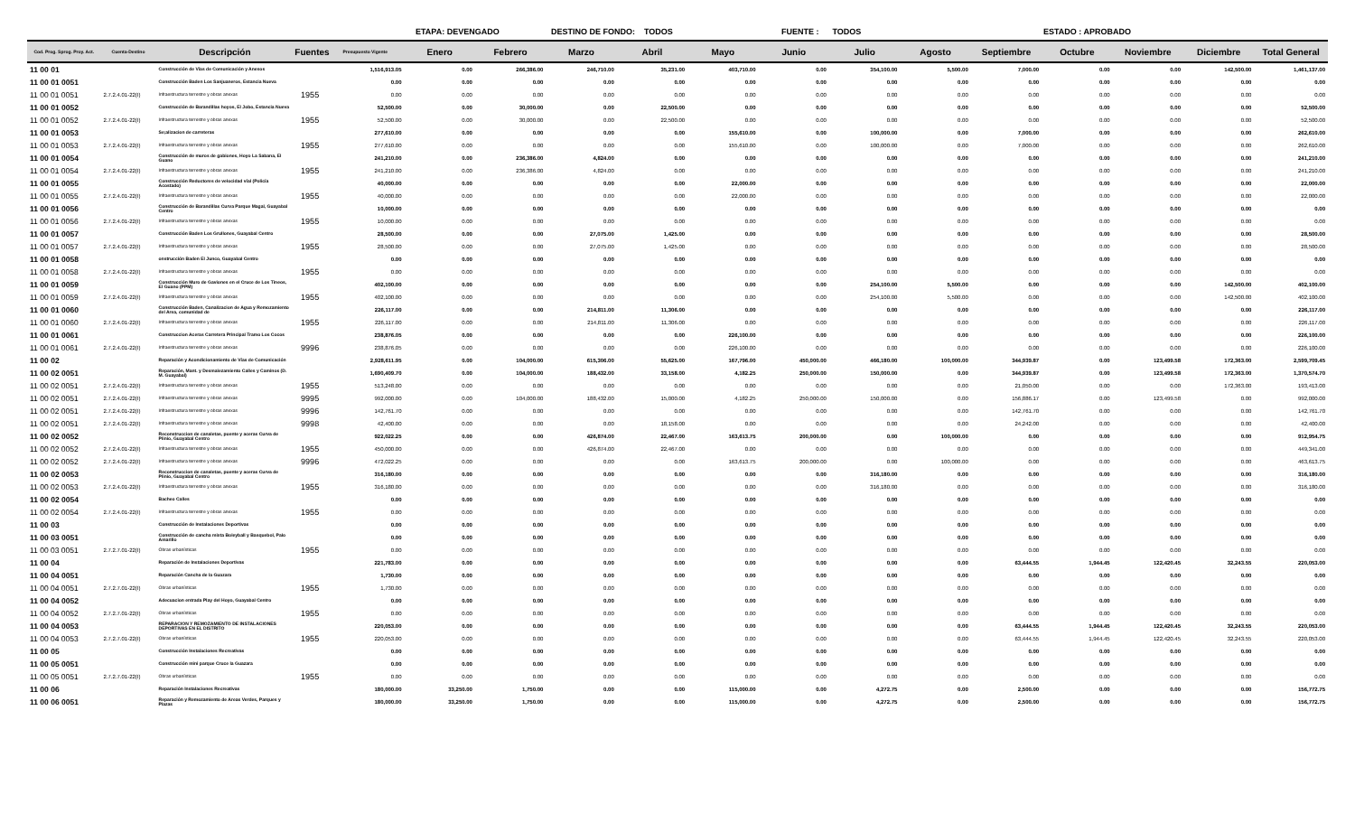ETAPA: DEVENGADO DESTINO DE FONDO: TODOS FUENTE : TODOS ESTADO : APROBADO
| Cod. Prog. Sprog. Proy. Act. | Cuenta-Destino | Descripción | Fuentes | Presupuesto Vigente | Enero | Febrero | Marzo | Abril | Mayo | Junio | Julio | Agosto | Septiembre | Octubre | Noviembre | Diciembre | Total General |
| --- | --- | --- | --- | --- | --- | --- | --- | --- | --- | --- | --- | --- | --- | --- | --- | --- | --- |
| 11 00 01 | | Construcción de Vías de Comunicación y Anexos | | 1,516,913.05 | 0.00 | 266,386.00 | 246,710.00 | 35,231.00 | 403,710.00 | 0.00 | 354,100.00 | 5,500.00 | 7,000.00 | 0.00 | 0.00 | 142,500.00 | 1,461,137.00 |
| 11 00 01 0051 | | Construcción Baden Los Sanjuaneros, Estancia Nueva | | 0.00 | 0.00 | 0.00 | 0.00 | 0.00 | 0.00 | 0.00 | 0.00 | 0.00 | 0.00 | 0.00 | 0.00 | 0.00 | 0.00 |
| 11 00 01 0051 | 2.7.2.4.01-22(I) | Infraestructura terrestre y obras anexas | 1955 | 0.00 | 0.00 | 0.00 | 0.00 | 0.00 | 0.00 | 0.00 | 0.00 | 0.00 | 0.00 | 0.00 | 0.00 | 0.00 | 0.00 |
| 11 00 01 0052 | | Construcción de Barandillas hoyos, El Jobo, Estancia Nueva | | 52,500.00 | 0.00 | 30,000.00 | 0.00 | 22,500.00 | 0.00 | 0.00 | 0.00 | 0.00 | 0.00 | 0.00 | 0.00 | 0.00 | 52,500.00 |
| 11 00 01 0052 | 2.7.2.4.01-22(I) | Infraestructura terrestre y obras anexas | 1955 | 52,500.00 | 0.00 | 30,000.00 | 0.00 | 22,500.00 | 0.00 | 0.00 | 0.00 | 0.00 | 0.00 | 0.00 | 0.00 | 0.00 | 52,500.00 |
| 11 00 01 0053 | | Se;alizacion de carreteras | | 277,610.00 | 0.00 | 0.00 | 0.00 | 0.00 | 155,610.00 | 0.00 | 100,000.00 | 0.00 | 7,000.00 | 0.00 | 0.00 | 0.00 | 262,610.00 |
| 11 00 01 0053 | 2.7.2.4.01-22(I) | Infraestructura terrestre y obras anexas | 1955 | 277,610.00 | 0.00 | 0.00 | 0.00 | 0.00 | 155,610.00 | 0.00 | 100,000.00 | 0.00 | 7,000.00 | 0.00 | 0.00 | 0.00 | 262,610.00 |
| 11 00 01 0054 | | Construcción de muros de gabiones, Hoyo La Sabana, El Guano | | 241,210.00 | 0.00 | 236,386.00 | 4,824.00 | 0.00 | 0.00 | 0.00 | 0.00 | 0.00 | 0.00 | 0.00 | 0.00 | 0.00 | 241,210.00 |
| 11 00 01 0054 | 2.7.2.4.01-22(I) | Infraestructura terrestre y obras anexas | 1955 | 241,210.00 | 0.00 | 236,386.00 | 4,824.00 | 0.00 | 0.00 | 0.00 | 0.00 | 0.00 | 0.00 | 0.00 | 0.00 | 0.00 | 241,210.00 |
| 11 00 01 0055 | | Construcción Reductores de velocidad víal (Policía Acostado) | | 40,000.00 | 0.00 | 0.00 | 0.00 | 0.00 | 22,000.00 | 0.00 | 0.00 | 0.00 | 0.00 | 0.00 | 0.00 | 0.00 | 22,000.00 |
| 11 00 01 0055 | 2.7.2.4.01-22(I) | Infraestructura terrestre y obras anexas | 1955 | 40,000.00 | 0.00 | 0.00 | 0.00 | 0.00 | 22,000.00 | 0.00 | 0.00 | 0.00 | 0.00 | 0.00 | 0.00 | 0.00 | 22,000.00 |
| 11 00 01 0056 | | Construcción de Barandillas Curva Parque Magal, Guayabal Centro | | 10,000.00 | 0.00 | 0.00 | 0.00 | 0.00 | 0.00 | 0.00 | 0.00 | 0.00 | 0.00 | 0.00 | 0.00 | 0.00 | 0.00 |
| 11 00 01 0056 | 2.7.2.4.01-22(I) | Infraestructura terrestre y obras anexas | 1955 | 10,000.00 | 0.00 | 0.00 | 0.00 | 0.00 | 0.00 | 0.00 | 0.00 | 0.00 | 0.00 | 0.00 | 0.00 | 0.00 | 0.00 |
| 11 00 01 0057 | | Construcción Baden Los Grullones, Guayabal Centro | | 28,500.00 | 0.00 | 0.00 | 27,075.00 | 1,425.00 | 0.00 | 0.00 | 0.00 | 0.00 | 0.00 | 0.00 | 0.00 | 0.00 | 28,500.00 |
| 11 00 01 0057 | 2.7.2.4.01-22(I) | Infraestructura terrestre y obras anexas | 1955 | 28,500.00 | 0.00 | 0.00 | 27,075.00 | 1,425.00 | 0.00 | 0.00 | 0.00 | 0.00 | 0.00 | 0.00 | 0.00 | 0.00 | 28,500.00 |
| 11 00 01 0058 | | onstrucción Baden El Junco, Guayabal Centro | | 0.00 | 0.00 | 0.00 | 0.00 | 0.00 | 0.00 | 0.00 | 0.00 | 0.00 | 0.00 | 0.00 | 0.00 | 0.00 | 0.00 |
| 11 00 01 0058 | 2.7.2.4.01-22(I) | Infraestructura terrestre y obras anexas | 1955 | 0.00 | 0.00 | 0.00 | 0.00 | 0.00 | 0.00 | 0.00 | 0.00 | 0.00 | 0.00 | 0.00 | 0.00 | 0.00 | 0.00 |
| 11 00 01 0059 | | Construcción Muro de Gaviones en el Cruce de Los Tineos, El Guano (PPM) | | 402,100.00 | 0.00 | 0.00 | 0.00 | 0.00 | 0.00 | 0.00 | 254,100.00 | 5,500.00 | 0.00 | 0.00 | 0.00 | 142,500.00 | 402,100.00 |
| 11 00 01 0059 | 2.7.2.4.01-22(I) | Infraestructura terrestre y obras anexas | 1955 | 402,100.00 | 0.00 | 0.00 | 0.00 | 0.00 | 0.00 | 0.00 | 254,100.00 | 5,500.00 | 0.00 | 0.00 | 0.00 | 142,500.00 | 402,100.00 |
| 11 00 01 0060 | | Construcción Baden, Canalizacion de Agua y Remozamiento del Area, comunidad de | | 226,117.00 | 0.00 | 0.00 | 214,811.00 | 11,306.00 | 0.00 | 0.00 | 0.00 | 0.00 | 0.00 | 0.00 | 0.00 | 0.00 | 226,117.00 |
| 11 00 01 0060 | 2.7.2.4.01-22(I) | Infraestructura terrestre y obras anexas | 1955 | 226,117.00 | 0.00 | 0.00 | 214,811.00 | 11,306.00 | 0.00 | 0.00 | 0.00 | 0.00 | 0.00 | 0.00 | 0.00 | 0.00 | 226,117.00 |
| 11 00 01 0061 | | Construccion Aceras Carretera Principal Tramo Los Cocos | | 238,876.05 | 0.00 | 0.00 | 0.00 | 0.00 | 226,100.00 | 0.00 | 0.00 | 0.00 | 0.00 | 0.00 | 0.00 | 0.00 | 226,100.00 |
| 11 00 01 0061 | 2.7.2.4.01-22(I) | Infraestructura terrestre y obras anexas | 9996 | 238,876.05 | 0.00 | 0.00 | 0.00 | 0.00 | 226,100.00 | 0.00 | 0.00 | 0.00 | 0.00 | 0.00 | 0.00 | 0.00 | 226,100.00 |
| 11 00 02 | | Reparación y Acondicionamiento de Vías de Comunicación | | 2,928,611.95 | 0.00 | 104,000.00 | 615,306.00 | 55,625.00 | 167,796.00 | 450,000.00 | 466,180.00 | 100,000.00 | 344,939.87 | 0.00 | 123,499.58 | 172,363.00 | 2,599,709.45 |
| 11 00 02 0051 | | Reparación, Mant. y Desmalezamiento Calles y Caminos (D. M. Guayabal) | | 1,690,409.70 | 0.00 | 104,000.00 | 188,432.00 | 33,158.00 | 4,182.25 | 250,000.00 | 150,000.00 | 0.00 | 344,939.87 | 0.00 | 123,499.58 | 172,363.00 | 1,370,574.70 |
| 11 00 02 0051 | 2.7.2.4.01-22(I) | Infraestructura terrestre y obras anexas | 1955 | 513,248.00 | 0.00 | 0.00 | 0.00 | 0.00 | 0.00 | 0.00 | 0.00 | 0.00 | 21,050.00 | 0.00 | 0.00 | 172,363.00 | 193,413.00 |
| 11 00 02 0051 | 2.7.2.4.01-22(I) | Infraestructura terrestre y obras anexas | 9995 | 992,000.00 | 0.00 | 104,000.00 | 188,432.00 | 15,000.00 | 4,182.25 | 250,000.00 | 150,000.00 | 0.00 | 156,886.17 | 0.00 | 123,499.58 | 0.00 | 992,000.00 |
| 11 00 02 0051 | 2.7.2.4.01-22(I) | Infraestructura terrestre y obras anexas | 9996 | 142,761.70 | 0.00 | 0.00 | 0.00 | 0.00 | 0.00 | 0.00 | 0.00 | 0.00 | 142,761.70 | 0.00 | 0.00 | 0.00 | 142,761.70 |
| 11 00 02 0051 | 2.7.2.4.01-22(I) | Infraestructura terrestre y obras anexas | 9998 | 42,400.00 | 0.00 | 0.00 | 0.00 | 18,158.00 | 0.00 | 0.00 | 0.00 | 0.00 | 24,242.00 | 0.00 | 0.00 | 0.00 | 42,400.00 |
| 11 00 02 0052 | | Reconstruccion de canaletas, puente y aceras Curva de Plinio, Guayabal Centro | | 922,022.25 | 0.00 | 0.00 | 426,874.00 | 22,467.00 | 163,613.75 | 200,000.00 | 0.00 | 100,000.00 | 0.00 | 0.00 | 0.00 | 0.00 | 912,954.75 |
| 11 00 02 0052 | 2.7.2.4.01-22(I) | Infraestructura terrestre y obras anexas | 1955 | 450,000.00 | 0.00 | 0.00 | 426,874.00 | 22,467.00 | 0.00 | 0.00 | 0.00 | 0.00 | 0.00 | 0.00 | 0.00 | 0.00 | 449,341.00 |
| 11 00 02 0052 | 2.7.2.4.01-22(I) | Infraestructura terrestre y obras anexas | 9996 | 472,022.25 | 0.00 | 0.00 | 0.00 | 0.00 | 163,613.75 | 200,000.00 | 0.00 | 100,000.00 | 0.00 | 0.00 | 0.00 | 0.00 | 463,613.75 |
| 11 00 02 0053 | | Reconstruccion de canaletas, puente y aceras Curva de Plinio, Guayabal Centro | | 316,180.00 | 0.00 | 0.00 | 0.00 | 0.00 | 0.00 | 0.00 | 316,180.00 | 0.00 | 0.00 | 0.00 | 0.00 | 0.00 | 316,180.00 |
| 11 00 02 0053 | 2.7.2.4.01-22(I) | Infraestructura terrestre y obras anexas | 1955 | 316,180.00 | 0.00 | 0.00 | 0.00 | 0.00 | 0.00 | 0.00 | 316,180.00 | 0.00 | 0.00 | 0.00 | 0.00 | 0.00 | 316,180.00 |
| 11 00 02 0054 | | Bacheo Calles | | 0.00 | 0.00 | 0.00 | 0.00 | 0.00 | 0.00 | 0.00 | 0.00 | 0.00 | 0.00 | 0.00 | 0.00 | 0.00 | 0.00 |
| 11 00 02 0054 | 2.7.2.4.01-22(I) | Infraestructura terrestre y obras anexas | 1955 | 0.00 | 0.00 | 0.00 | 0.00 | 0.00 | 0.00 | 0.00 | 0.00 | 0.00 | 0.00 | 0.00 | 0.00 | 0.00 | 0.00 |
| 11 00 03 | | Construcción de Instalaciones Deportivas | | 0.00 | 0.00 | 0.00 | 0.00 | 0.00 | 0.00 | 0.00 | 0.00 | 0.00 | 0.00 | 0.00 | 0.00 | 0.00 | 0.00 |
| 11 00 03 0051 | | Construcción de cancha mixta Boleyball y Basquebol, Palo Amarillo | | 0.00 | 0.00 | 0.00 | 0.00 | 0.00 | 0.00 | 0.00 | 0.00 | 0.00 | 0.00 | 0.00 | 0.00 | 0.00 | 0.00 |
| 11 00 03 0051 | 2.7.2.7.01-22(I) | Obras urbanísticas | 1955 | 0.00 | 0.00 | 0.00 | 0.00 | 0.00 | 0.00 | 0.00 | 0.00 | 0.00 | 0.00 | 0.00 | 0.00 | 0.00 | 0.00 |
| 11 00 04 | | Reparación de Instalaciones Deportivas | | 221,783.00 | 0.00 | 0.00 | 0.00 | 0.00 | 0.00 | 0.00 | 0.00 | 0.00 | 63,444.55 | 1,944.45 | 122,420.45 | 32,243.55 | 220,053.00 |
| 11 00 04 0051 | | Reparación Cancha de la Guazara | | 1,730.00 | 0.00 | 0.00 | 0.00 | 0.00 | 0.00 | 0.00 | 0.00 | 0.00 | 0.00 | 0.00 | 0.00 | 0.00 | 0.00 |
| 11 00 04 0051 | 2.7.2.7.01-22(I) | Obras urbanísticas | 1955 | 1,730.00 | 0.00 | 0.00 | 0.00 | 0.00 | 0.00 | 0.00 | 0.00 | 0.00 | 0.00 | 0.00 | 0.00 | 0.00 | 0.00 |
| 11 00 04 0052 | | Adecuacion entrada Play del Hoyo, Guayabal Centro | | 0.00 | 0.00 | 0.00 | 0.00 | 0.00 | 0.00 | 0.00 | 0.00 | 0.00 | 0.00 | 0.00 | 0.00 | 0.00 | 0.00 |
| 11 00 04 0052 | 2.7.2.7.01-22(I) | Obras urbanísticas | 1955 | 0.00 | 0.00 | 0.00 | 0.00 | 0.00 | 0.00 | 0.00 | 0.00 | 0.00 | 0.00 | 0.00 | 0.00 | 0.00 | 0.00 |
| 11 00 04 0053 | | REPARACION Y REMOZAMIENTO DE INSTALACIONES DEPORTIVAS EN EL DISTRITO | | 220,053.00 | 0.00 | 0.00 | 0.00 | 0.00 | 0.00 | 0.00 | 0.00 | 0.00 | 63,444.55 | 1,944.45 | 122,420.45 | 32,243.55 | 220,053.00 |
| 11 00 04 0053 | 2.7.2.7.01-22(I) | Obras urbanísticas | 1955 | 220,053.00 | 0.00 | 0.00 | 0.00 | 0.00 | 0.00 | 0.00 | 0.00 | 0.00 | 63,444.55 | 1,944.45 | 122,420.45 | 32,243.55 | 220,053.00 |
| 11 00 05 | | Construcción Instalaciones Recreativas | | 0.00 | 0.00 | 0.00 | 0.00 | 0.00 | 0.00 | 0.00 | 0.00 | 0.00 | 0.00 | 0.00 | 0.00 | 0.00 | 0.00 |
| 11 00 05 0051 | | Construcción mini parque Cruce la Guazara | | 0.00 | 0.00 | 0.00 | 0.00 | 0.00 | 0.00 | 0.00 | 0.00 | 0.00 | 0.00 | 0.00 | 0.00 | 0.00 | 0.00 |
| 11 00 05 0051 | 2.7.2.7.01-22(I) | Obras urbanísticas | 1955 | 0.00 | 0.00 | 0.00 | 0.00 | 0.00 | 0.00 | 0.00 | 0.00 | 0.00 | 0.00 | 0.00 | 0.00 | 0.00 | 0.00 |
| 11 00 06 | | Reparación Instalaciones Recreativas | | 180,000.00 | 33,250.00 | 1,750.00 | 0.00 | 0.00 | 115,000.00 | 0.00 | 4,272.75 | 0.00 | 2,500.00 | 0.00 | 0.00 | 0.00 | 156,772.75 |
| 11 00 06 0051 | | Reparación y Remozamiento de Areas Verdes, Parques y Plazas | | 180,000.00 | 33,250.00 | 1,750.00 | 0.00 | 0.00 | 115,000.00 | 0.00 | 4,272.75 | 0.00 | 2,500.00 | 0.00 | 0.00 | 0.00 | 156,772.75 |